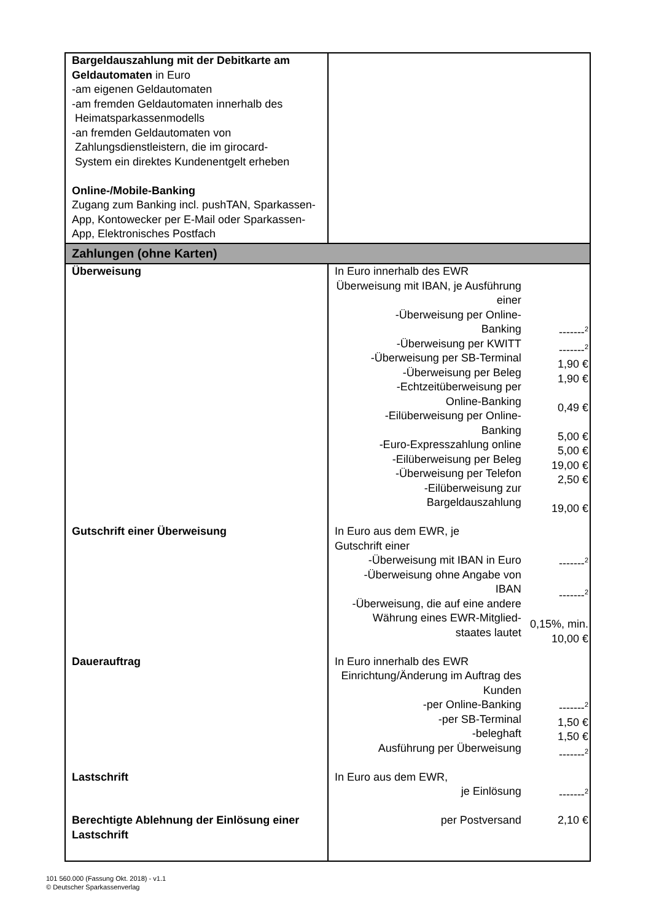| Bargeldauszahlung mit der Debitkarte am Geldautomaten in Euro -am eigenen Geldautomaten -am fremden Geldautomaten innerhalb des Heimatsparkassenmodells -an fremden Geldautomaten von Zahlungsdienstleistern, die im girocard- System ein direktes Kundenentgelt erheben Online-/Mobile-Banking Zugang zum Banking incl. pushTAN, Sparkassen-App, Kontowecker per E-Mail oder Sparkassen-App, Elektronisches Postfach | | |
| Zahlungen (ohne Karten) | | |
| Überweisung | In Euro innerhalb des EWR Überweisung mit IBAN, je Ausführung einer -Überweisung per Online- Banking -Überweisung per KWITT -Überweisung per SB-Terminal -Überweisung per Beleg -Echtzeitüberweisung per Online-Banking -Eilüberweisung per Online- Banking -Euro-Expresszahlung online -Eilüberweisung per Beleg -Überweisung per Telefon -Eilüberweisung zur Bargeldauszahlung | -------<sup>2</sup> -------<sup>2</sup> 1,90 € 1,90 € 0,49 € 5,00 € 5,00 € 19,00 € 2,50 € 19,00 € |
| Gutschrift einer Überweisung | In Euro aus dem EWR, je Gutschrift einer -Überweisung mit IBAN in Euro -Überweisung ohne Angabe von IBAN -Überweisung, die auf eine andere Währung eines EWR-Mitglied- staates lautet | -------<sup>2</sup> -------<sup>2</sup> 0,15%, min. 10,00 € |
| Dauerauftrag | In Euro innerhalb des EWR Einrichtung/Änderung im Auftrag des Kunden -per Online-Banking -per SB-Terminal -beleghaft Ausführung per Überweisung | -------<sup>2</sup> 1,50 € 1,50 € -------<sup>2</sup> |
| Lastschrift | In Euro aus dem EWR, je Einlösung | -------<sup>2</sup> |
| Berechtigte Ablehnung der Einlösung einer Lastschrift | per Postversand | 2,10 € |
101 560.000 (Fassung Okt. 2018) - v1.1
© Deutscher Sparkassenverlag